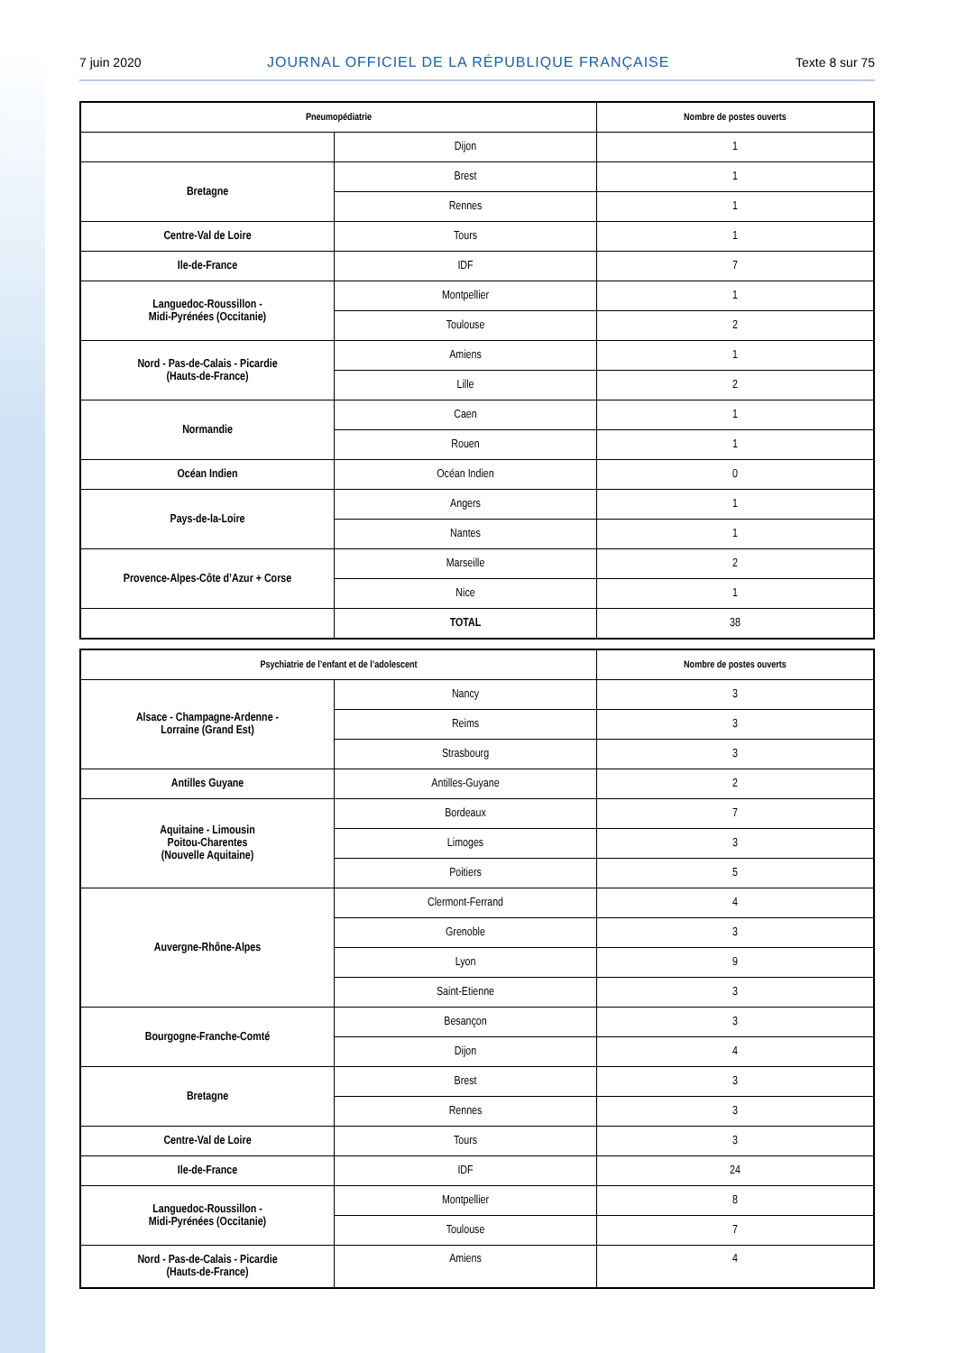7 juin 2020 JOURNAL OFFICIEL DE LA RÉPUBLIQUE FRANÇAISE Texte 8 sur 75
| Pneumopédiatrie | | Nombre de postes ouverts |
| --- | --- | --- |
| | Dijon | 1 |
| Bretagne | Brest | 1 |
| | Rennes | 1 |
| Centre-Val de Loire | Tours | 1 |
| Ile-de-France | IDF | 7 |
| Languedoc-Roussillon - Midi-Pyrénées (Occitanie) | Montpellier | 1 |
| | Toulouse | 2 |
| Nord - Pas-de-Calais - Picardie (Hauts-de-France) | Amiens | 1 |
| | Lille | 2 |
| Normandie | Caen | 1 |
| | Rouen | 1 |
| Océan Indien | Océan Indien | 0 |
| Pays-de-la-Loire | Angers | 1 |
| | Nantes | 1 |
| Provence-Alpes-Côte d’Azur + Corse | Marseille | 2 |
| | Nice | 1 |
| | TOTAL | 38 |
| Psychiatrie de l’enfant et de l’adolescent | | Nombre de postes ouverts |
| --- | --- | --- |
| Alsace - Champagne-Ardenne - Lorraine (Grand Est) | Nancy | 3 |
| | Reims | 3 |
| | Strasbourg | 3 |
| Antilles Guyane | Antilles-Guyane | 2 |
| Aquitaine - Limousin Poitou-Charentes (Nouvelle Aquitaine) | Bordeaux | 7 |
| | Limoges | 3 |
| | Poitiers | 5 |
| Auvergne-Rhône-Alpes | Clermont-Ferrand | 4 |
| | Grenoble | 3 |
| | Lyon | 9 |
| | Saint-Etienne | 3 |
| Bourgogne-Franche-Comté | Besançon | 3 |
| | Dijon | 4 |
| Bretagne | Brest | 3 |
| | Rennes | 3 |
| Centre-Val de Loire | Tours | 3 |
| Ile-de-France | IDF | 24 |
| Languedoc-Roussillon - Midi-Pyrénées (Occitanie) | Montpellier | 8 |
| | Toulouse | 7 |
| Nord - Pas-de-Calais - Picardie (Hauts-de-France) | Amiens | 4 |